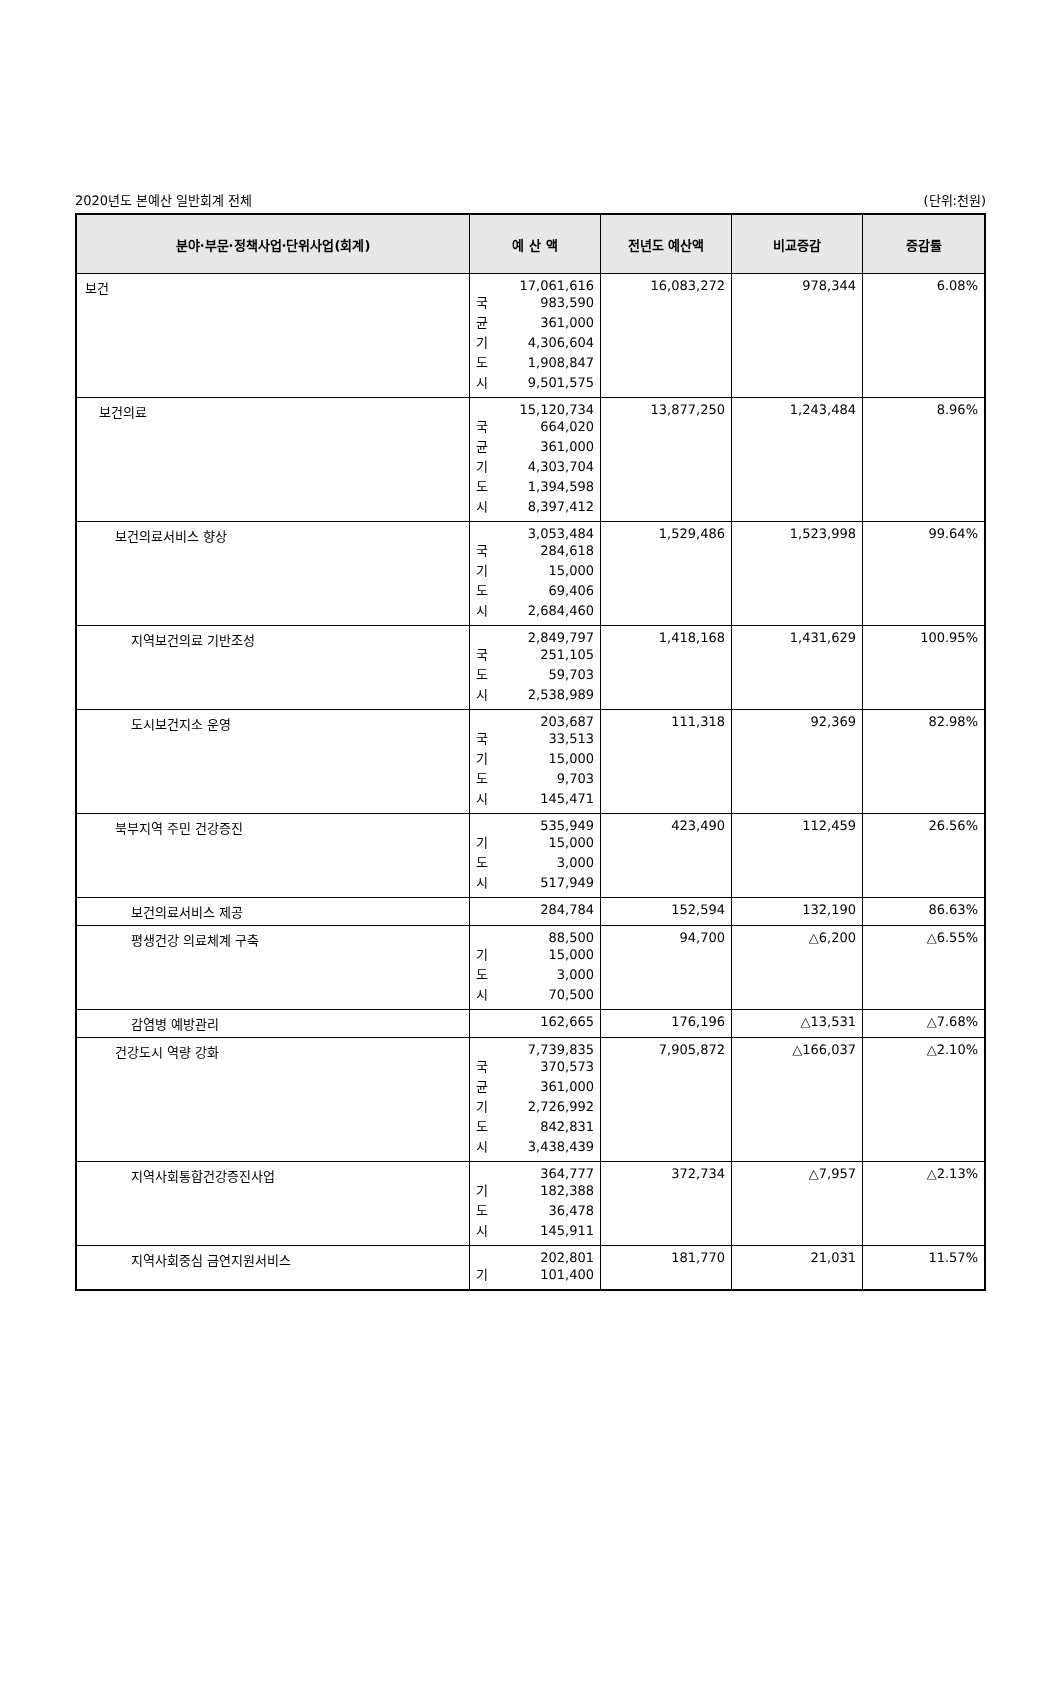2020년도 본예산 일반회계 전체 (단위:천원)
| 분야·부문·정책사업·단위사업(회계) | 예 산 액 | 전년도 예산액 | 비교증감 | 증감률 |
| --- | --- | --- | --- | --- |
| 보건 | 17,061,616 국 983,590 균 361,000 기 4,306,604 도 1,908,847 시 9,501,575 | 16,083,272 | 978,344 | 6.08% |
| 보건의료 | 15,120,734 국 664,020 균 361,000 기 4,303,704 도 1,394,598 시 8,397,412 | 13,877,250 | 1,243,484 | 8.96% |
| 보건의료서비스 향상 | 3,053,484 국 284,618 기 15,000 도 69,406 시 2,684,460 | 1,529,486 | 1,523,998 | 99.64% |
| 지역보건의료 기반조성 | 2,849,797 국 251,105 도 59,703 시 2,538,989 | 1,418,168 | 1,431,629 | 100.95% |
| 도시보건지소 운영 | 203,687 국 33,513 기 15,000 도 9,703 시 145,471 | 111,318 | 92,369 | 82.98% |
| 북부지역 주민 건강증진 | 535,949 기 15,000 도 3,000 시 517,949 | 423,490 | 112,459 | 26.56% |
| 보건의료서비스 제공 | 284,784 | 152,594 | 132,190 | 86.63% |
| 평생건강 의료체계 구축 | 88,500 기 15,000 도 3,000 시 70,500 | 94,700 | △6,200 | △6.55% |
| 감염병 예방관리 | 162,665 | 176,196 | △13,531 | △7.68% |
| 건강도시 역량 강화 | 7,739,835 국 370,573 균 361,000 기 2,726,992 도 842,831 시 3,438,439 | 7,905,872 | △166,037 | △2.10% |
| 지역사회통합건강증진사업 | 364,777 기 182,388 도 36,478 시 145,911 | 372,734 | △7,957 | △2.13% |
| 지역사회중심 금연지원서비스 | 202,801 기 101,400 | 181,770 | 21,031 | 11.57% |